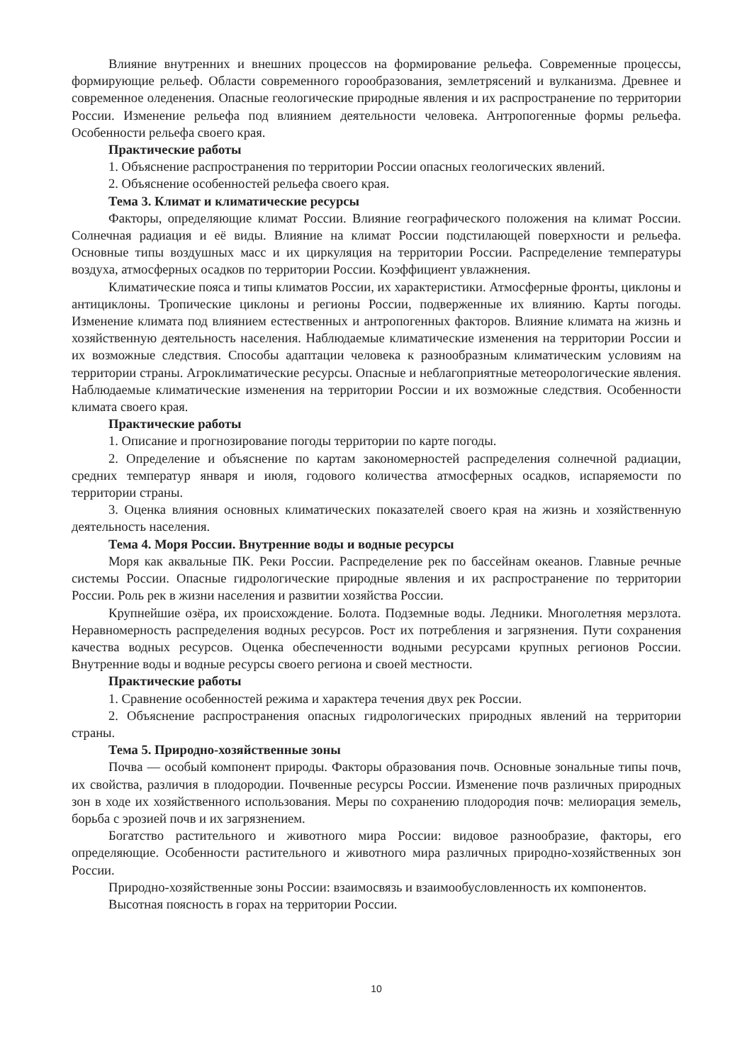Влияние внутренних и внешних процессов на формирование рельефа. Современные процессы, формирующие рельеф. Области современного горообразования, землетрясений и вулканизма. Древнее и современное оледенения. Опасные геологические природные явления и их распространение по территории России. Изменение рельефа под влиянием деятельности человека. Антропогенные формы рельефа. Особенности рельефа своего края.
Практические работы
1. Объяснение распространения по территории России опасных геологических явлений.
2. Объяснение особенностей рельефа своего края.
Тема 3. Климат и климатические ресурсы
Факторы, определяющие климат России. Влияние географического положения на климат России. Солнечная радиация и её виды. Влияние на климат России подстилающей поверхности и рельефа. Основные типы воздушных масс и их циркуляция на территории России. Распределение температуры воздуха, атмосферных осадков по территории России. Коэффициент увлажнения.
Климатические пояса и типы климатов России, их характеристики. Атмосферные фронты, циклоны и антициклоны. Тропические циклоны и регионы России, подверженные их влиянию. Карты погоды. Изменение климата под влиянием естественных и антропогенных факторов. Влияние климата на жизнь и хозяйственную деятельность населения. Наблюдаемые климатические изменения на территории России и их возможные следствия. Способы адаптации человека к разнообразным климатическим условиям на территории страны. Агроклиматические ресурсы. Опасные и неблагоприятные метеорологические явления. Наблюдаемые климатические изменения на территории России и их возможные следствия. Особенности климата своего края.
Практические работы
1. Описание и прогнозирование погоды территории по карте погоды.
2. Определение и объяснение по картам закономерностей распределения солнечной радиации, средних температур января и июля, годового количества атмосферных осадков, испаряемости по территории страны.
3. Оценка влияния основных климатических показателей своего края на жизнь и хозяйственную деятельность населения.
Тема 4. Моря России. Внутренние воды и водные ресурсы
Моря как аквальные ПК. Реки России. Распределение рек по бассейнам океанов. Главные речные системы России. Опасные гидрологические природные явления и их распространение по территории России. Роль рек в жизни населения и развитии хозяйства России.
Крупнейшие озёра, их происхождение. Болота. Подземные воды. Ледники. Многолетняя мерзлота. Неравномерность распределения водных ресурсов. Рост их потребления и загрязнения. Пути сохранения качества водных ресурсов. Оценка обеспеченности водными ресурсами крупных регионов России. Внутренние воды и водные ресурсы своего региона и своей местности.
Практические работы
1. Сравнение особенностей режима и характера течения двух рек России.
2. Объяснение распространения опасных гидрологических природных явлений на территории страны.
Тема 5. Природно-хозяйственные зоны
Почва — особый компонент природы. Факторы образования почв. Основные зональные типы почв, их свойства, различия в плодородии. Почвенные ресурсы России. Изменение почв различных природных зон в ходе их хозяйственного использования. Меры по сохранению плодородия почв: мелиорация земель, борьба с эрозией почв и их загрязнением.
Богатство растительного и животного мира России: видовое разнообразие, факторы, его определяющие. Особенности растительного и животного мира различных природно-хозяйственных зон России.
Природно-хозяйственные зоны России: взаимосвязь и взаимообусловленность их компонентов.
Высотная поясность в горах на территории России.
10